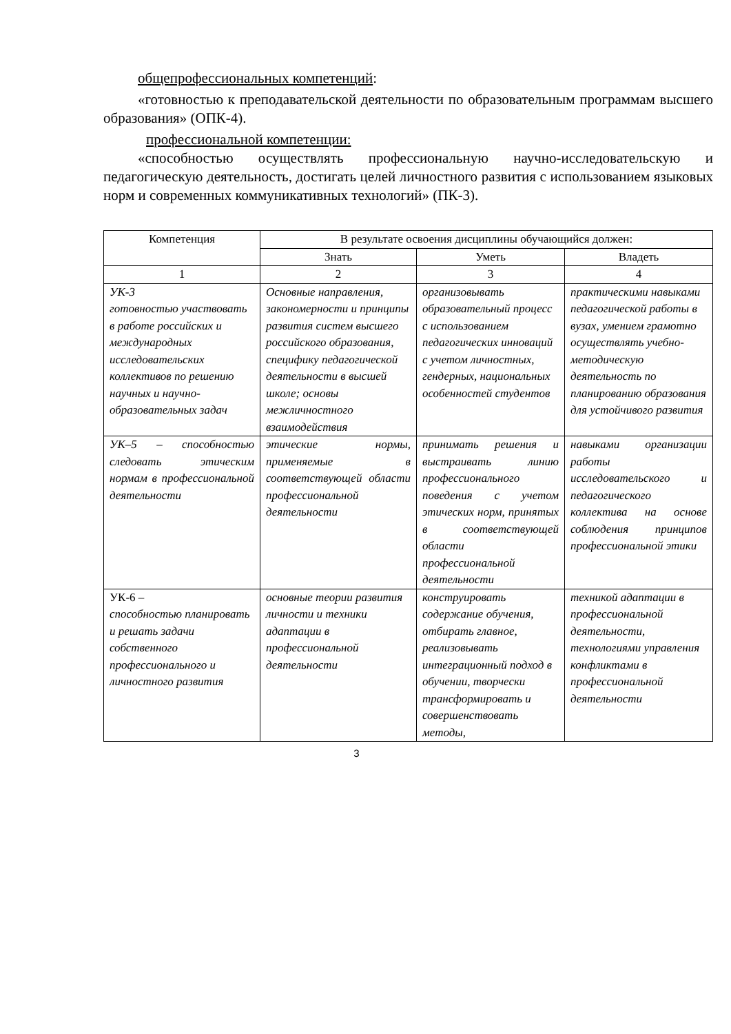общепрофессиональных компетенций:
«готовностью к преподавательской деятельности по образовательным программам высшего образования» (ОПК-4).
профессиональной компетенции:
«способностью осуществлять профессиональную научно-исследовательскую и педагогическую деятельность, достигать целей личностного развития с использованием языковых норм и современных коммуникативных технологий» (ПК-3).
| Компетенция | В результате освоения дисциплины обучающийся должен: | | |
| --- | --- | --- | --- |
| | Знать | Уметь | Владеть |
| 1 | 2 | 3 | 4 |
| УК-3 готовностью участвовать в работе российских и международных исследовательских коллективов по решению научных и научно-образовательных задач | Основные направления, закономерности и принципы развития систем высшего российского образования, специфику педагогической деятельности в высшей школе; основы межличностного взаимодействия | организовывать образовательный процесс с использованием педагогических инноваций с учетом личностных, гендерных, национальных особенностей студентов | практическими навыками педагогической работы в вузах, умением грамотно осуществлять учебно-методическую деятельность по планированию образования для устойчивого развития |
| УК–5 – способностью следовать этическим нормам в профессиональной деятельности | этические нормы, применяемые в соответствующей области профессиональной деятельности | принимать решения и выстраивать линию профессионального поведения с учетом этических норм, принятых в соответствующей области профессиональной деятельности | навыками организации работы исследовательского и педагогического коллектива на основе соблюдения принципов профессиональной этики |
| УК-6 – способностью планировать и решать задачи собственного профессионального и личностного развития | основные теории развития личности и техники адаптации в профессиональной деятельности | конструировать содержание обучения, отбирать главное, реализовывать интеграционный подход в обучении, творчески трансформировать и совершенствовать методы, | техникой адаптации в профессиональной деятельности, технологиями управления конфликтами в профессиональной деятельности |
3